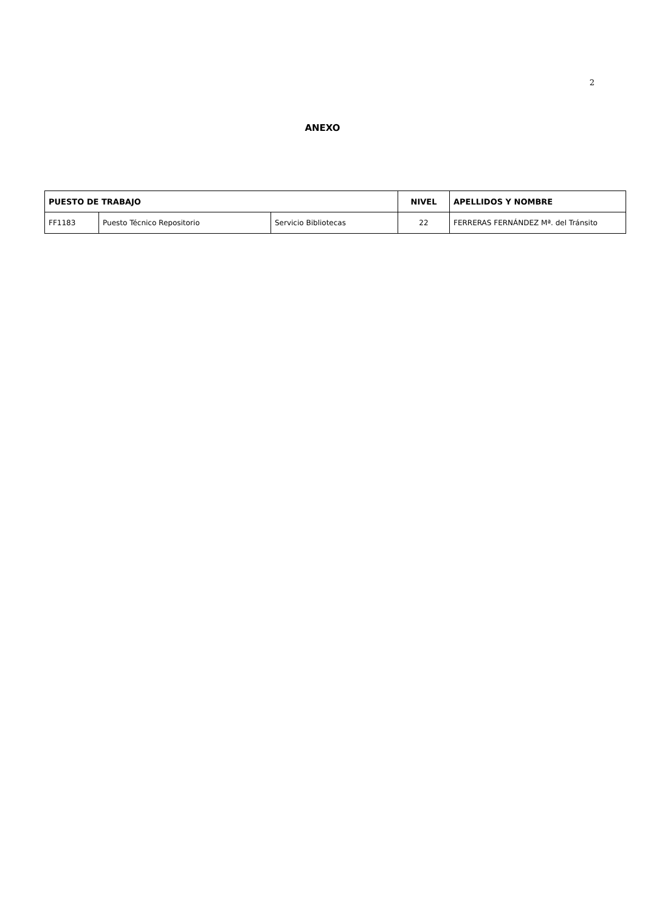2
ANEXO
| PUESTO DE TRABAJO | | | NIVEL | APELLIDOS Y NOMBRE |
| --- | --- | --- | --- | --- |
| FF1183 | Puesto Técnico Repositorio | Servicio Bibliotecas | 22 | FERRERAS FERNÁNDEZ Mª. del Tránsito |